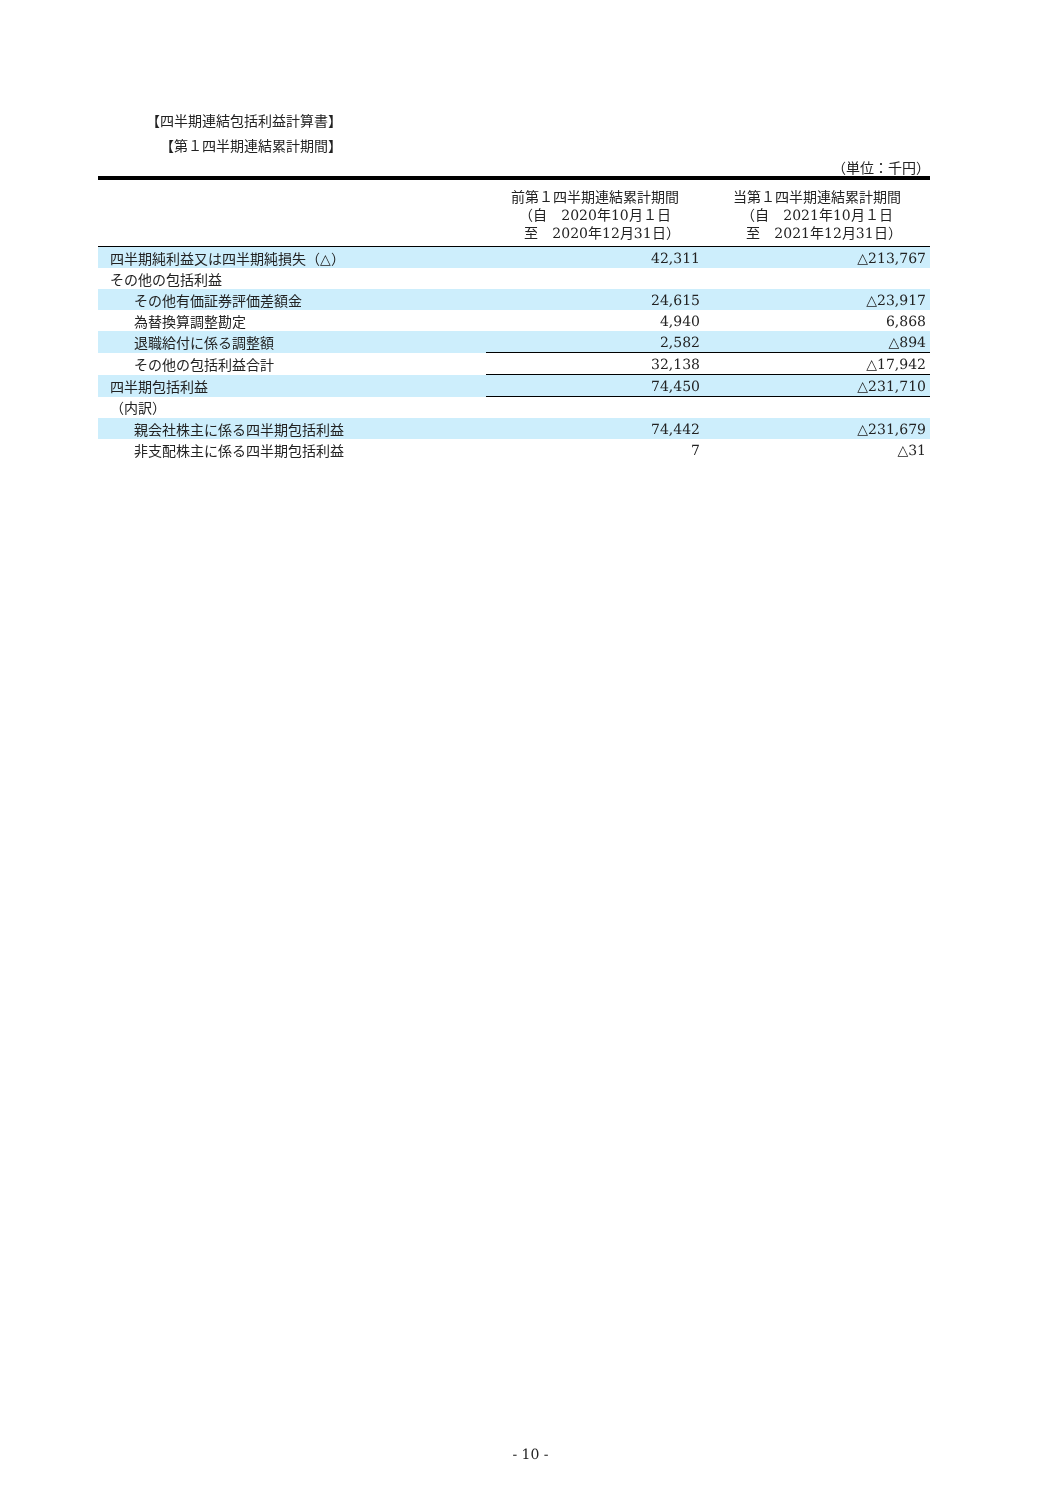【四半期連結包括利益計算書】
【第１四半期連結累計期間】
（単位：千円）
| | 前第１四半期連結累計期間 （自 2020年10月１日 至 2020年12月31日） | 当第１四半期連結累計期間 （自 2021年10月１日 至 2021年12月31日） |
| --- | --- | --- |
| 四半期純利益又は四半期純損失（△） | 42,311 | △213,767 |
| その他の包括利益 | | |
| その他有価証券評価差額金 | 24,615 | △23,917 |
| 為替換算調整勘定 | 4,940 | 6,868 |
| 退職給付に係る調整額 | 2,582 | △894 |
| その他の包括利益合計 | 32,138 | △17,942 |
| 四半期包括利益 | 74,450 | △231,710 |
| （内訳） | | |
| 親会社株主に係る四半期包括利益 | 74,442 | △231,679 |
| 非支配株主に係る四半期包括利益 | 7 | △31 |
- 10 -